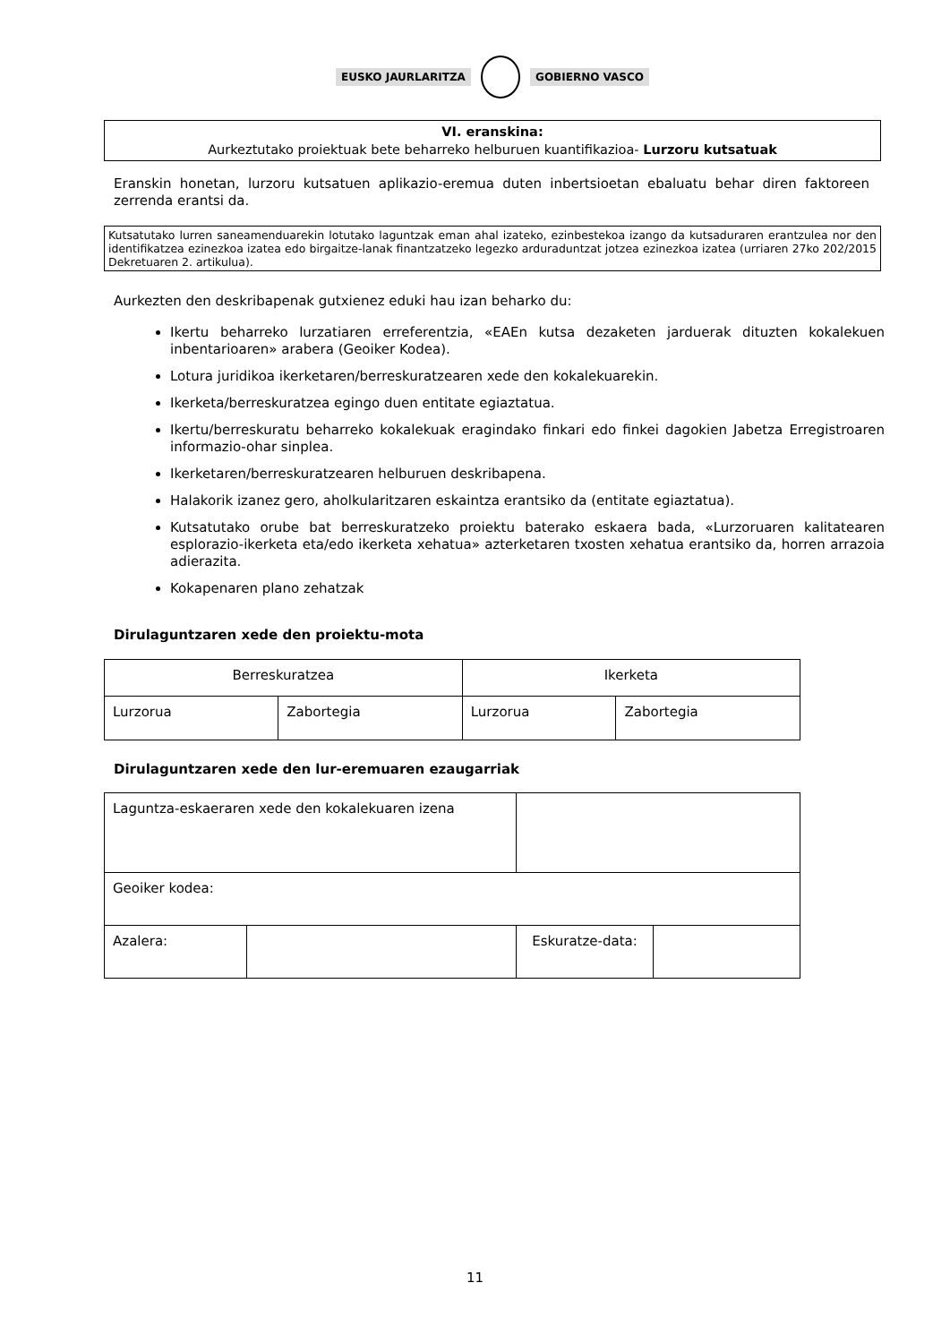EUSKO JAURLARITZA GOBIERNO VASCO
VI. eranskina:
Aurkeztutako proiektuak bete beharreko helburuen kuantifikazioa- Lurzoru kutsatuak
Eranskin honetan, lurzoru kutsatuen aplikazio-eremua duten inbertsioetan ebaluatu behar diren faktoreen zerrenda erantsi da.
Kutsatutako lurren saneamenduarekin lotutako laguntzak eman ahal izateko, ezinbestekoa izango da kutsaduraren erantzulea nor den identifikatzea ezinezkoa izatea edo birgaitze-lanak finantzatzeko legezko arduraduntzat jotzea ezinezkoa izatea (urriaren 27ko 202/2015 Dekretuaren 2. artikulua).
Aurkezten den deskribapenak gutxienez eduki hau izan beharko du:
Ikertu beharreko lurzatiaren erreferentzia, «EAEn kutsa dezaketen jarduerak dituzten kokalekuen inbentarioaren» arabera (Geoiker Kodea).
Lotura juridikoa ikerketaren/berreskuratzearen xede den kokalekuarekin.
Ikerketa/berreskuratzea egingo duen entitate egiaztatua.
Ikertu/berreskuratu beharreko kokalekuak eragindako finkari edo finkei dagokien Jabetza Erregistroaren informazio-ohar sinplea.
Ikerketaren/berreskuratzearen helburuen deskribapena.
Halakorik izanez gero, aholkularitzaren eskaintza erantsiko da (entitate egiaztatua).
Kutsatutako orube bat berreskuratzeko proiektu baterako eskaera bada, «Lurzoruaren kalitatearen esplorazio-ikerketa eta/edo ikerketa xehatua» azterketaren txosten xehatua erantsiko da, horren arrazoia adierazita.
Kokapenaren plano zehatzak
Dirulaguntzaren xede den proiektu-mota
| Berreskuratzea | | Ikerketa | |
| Lurzorua | Zabortegia | Lurzorua | Zabortegia |
Dirulaguntzaren xede den lur-eremuaren ezaugarriak
| Laguntza-eskaeraren xede den kokalekuaren izena | | | | |
| Geoiker kodea: | | | | |
| Azalera: | | | Eskuratze-data: | |
11